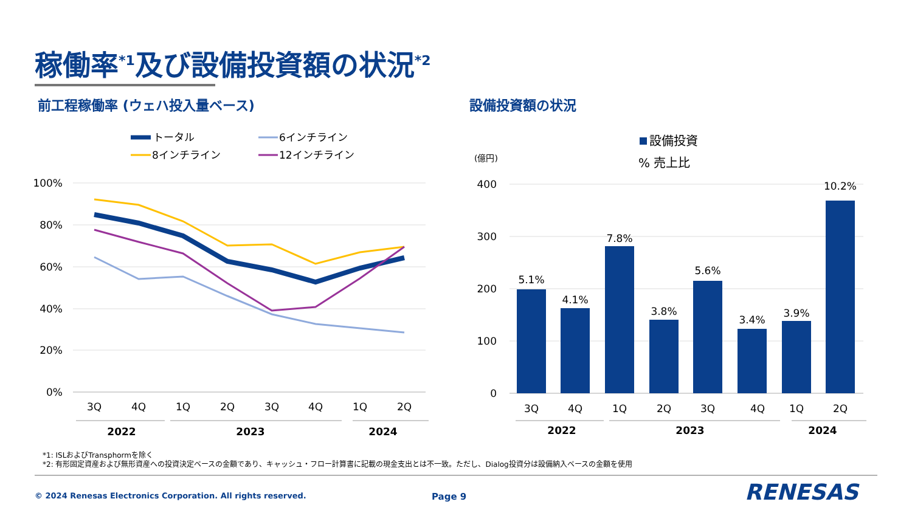稼働率<sup>*1</sup>及び設備投資額の状況<sup>*2</sup>
前工程稼働率 (ウェハ投入量ベース) 設備投資額の状況
100%
80%
60%
40%
20%
0%
3Q
4Q
1Q
2Q
3Q
4Q
1Q
2Q
2022
2023
2024
トータル
6インチライン
8インチライン
12インチライン
400
300
200
100
0
(億円)
設備投資
% 売上比
5.1%
4.1%
7.8%
3.8%
5.6%
3.4%
3.9%
10.2%
3Q
4Q
1Q
2Q
3Q
4Q
1Q
2Q
2022
2023
2024
RENESAS
*1: ISLおよびTransphormを除く
*2: 有形固定資産および無形資産への投資決定ベースの金額であり、キャッシュ・フロー計算書に記載の現金支出とは不一致。ただし、Dialog投資分は設備納入ベースの金額を使用
© 2024 Renesas Electronics Corporation. All rights reserved.
Page 9